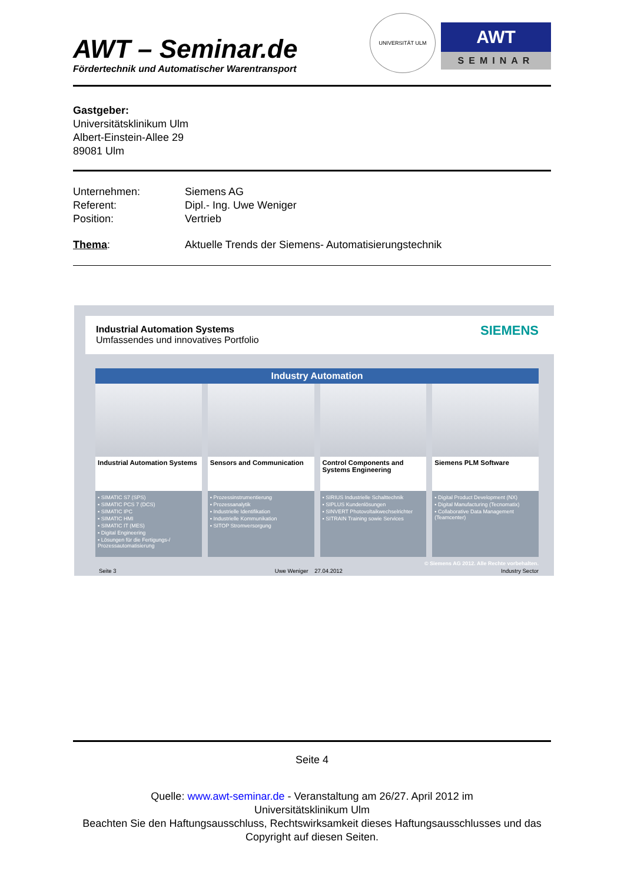AWT – Seminar.de
Fördertechnik und Automatischer Warentransport
UNIVERSITÄT ULM
AWT
SEMINAR
Gastgeber:
Universitätsklinikum Ulm
Albert-Einstein-Allee 29
89081 Ulm
Unternehmen: Siemens AG
Referent: Dipl.- Ing. Uwe Weniger
Position: Vertrieb
Thema: Aktuelle Trends der Siemens- Automatisierungstechnik
Industrial Automation Systems
Umfassendes und innovatives Portfolio
SIEMENS
Industry Automation
Industrial Automation Systems
▪ SIMATIC S7 (SPS)
▪ SIMATIC PCS 7 (DCS)
▪ SIMATIC IPC
▪ SIMATIC HMI
▪ SIMATIC IT (MES)
▪ Digital Engineering
▪ Lösungen für die Fertigungs-/ Prozessautomatisierung
Sensors and Communication
▪ Prozessinstrumentierung
▪ Prozessanalytik
▪ Industrielle Identifikation
▪ Industrielle Kommunikation
▪ SITOP Stromversorgung
Control Components and Systems Engineering
▪ SIRIUS Industrielle Schalttechnik
▪ SIPLUS Kundenlösungen
▪ SINVERT Photovoltaikwechselrichter
▪ SITRAIN Training sowie Services
Siemens PLM Software
▪ Digital Product Development (NX)
▪ Digital Manufacturing (Tecnomatix)
▪ Collaborative Data Management (Teamcenter)
© Siemens AG 2012. Alle Rechte vorbehalten.
Seite 3 Uwe Weniger 27.04.2012 Industry Sector
Seite 4
Quelle: www.awt-seminar.de - Veranstaltung am 26/27. April 2012 im
Universitätsklinikum Ulm
Beachten Sie den Haftungsausschluss, Rechtswirksamkeit dieses Haftungsausschlusses und das Copyright auf diesen Seiten.